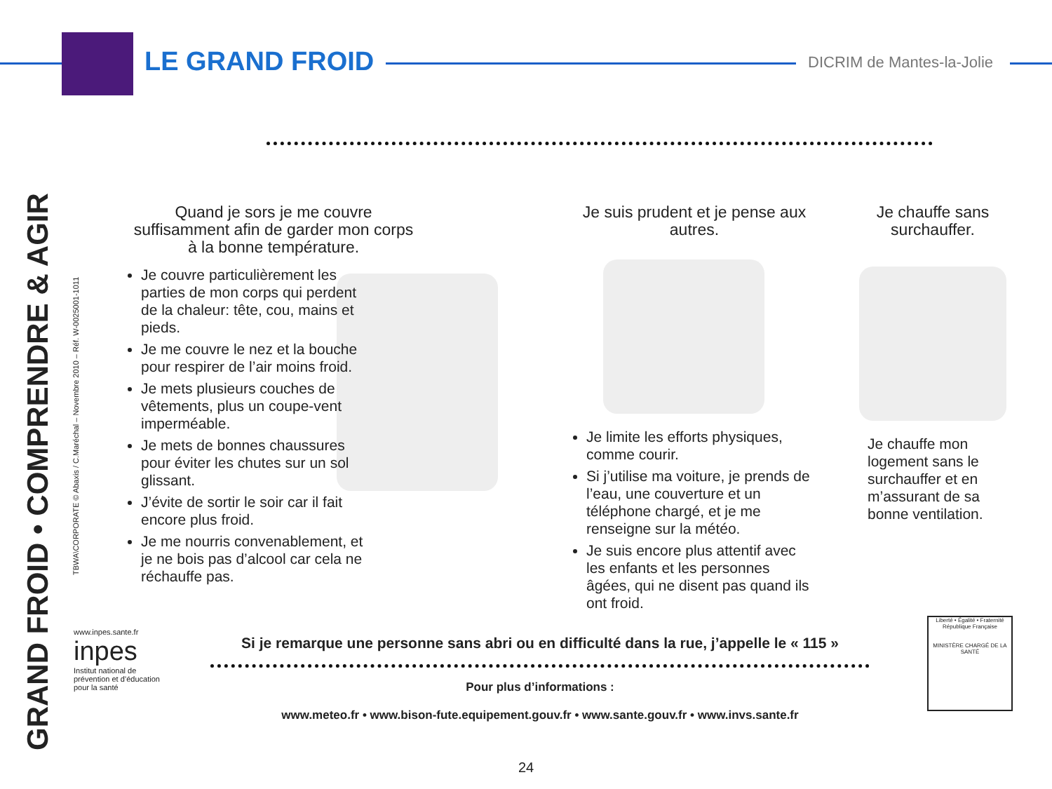LE GRAND FROID DICRIM de Mantes-la-Jolie
GRAND FROID • COMPRENDRE & AGIR
TBWA\CORPORATE © Abaxis / C.Maréchal – Novembre 2010 – Réf. W-0025001-1011
Quand je sors je me couvre suffisamment afin de garder mon corps à la bonne température.
Je couvre particulièrement les parties de mon corps qui perdent de la chaleur: tête, cou, mains et pieds.
Je me couvre le nez et la bouche pour respirer de l’air moins froid.
Je mets plusieurs couches de vêtements, plus un coupe-vent imperméable.
Je mets de bonnes chaussures pour éviter les chutes sur un sol glissant.
J’évite de sortir le soir car il fait encore plus froid.
Je me nourris convenablement, et je ne bois pas d’alcool car cela ne réchauffe pas.
Je suis prudent et je pense aux autres.
Je limite les efforts physiques, comme courir.
Si j’utilise ma voiture, je prends de l’eau, une couverture et un téléphone chargé, et je me renseigne sur la météo.
Je suis encore plus attentif avec les enfants et les personnes âgées, qui ne disent pas quand ils ont froid.
Je chauffe sans surchauffer.
Je chauffe mon logement sans le surchauffer et en m’assurant de sa bonne ventilation.
www.inpes.sante.fr
inpes
Institut national de prévention et d’éducation pour la santé
Si je remarque une personne sans abri ou en difficulté dans la rue, j’appelle le « 115 »
Pour plus d’informations :
www.meteo.fr • www.bison-fute.equipement.gouv.fr • www.sante.gouv.fr • www.invs.sante.fr
Liberté • Égalité • Fraternité
République Française
MINISTÈRE CHARGÉ DE LA SANTÉ
24